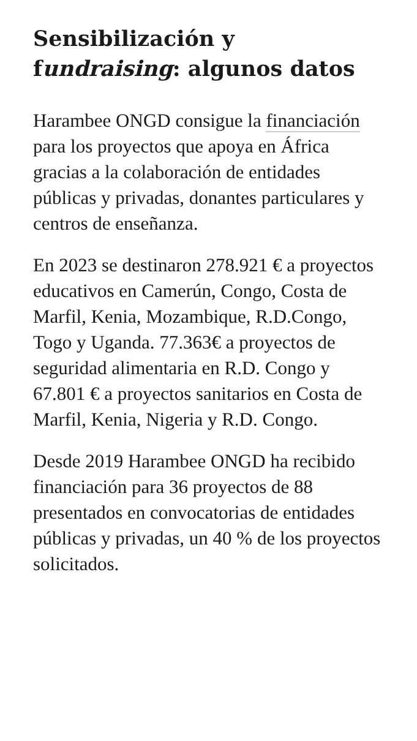Sensibilización y fundraising: algunos datos
Harambee ONGD consigue la financiación para los proyectos que apoya en África gracias a la colaboración de entidades públicas y privadas, donantes particulares y centros de enseñanza.
En 2023 se destinaron 278.921 € a proyectos educativos en Camerún, Congo, Costa de Marfil, Kenia, Mozambique, R.D.Congo, Togo y Uganda. 77.363€ a proyectos de seguridad alimentaria en R.D. Congo y 67.801 € a proyectos sanitarios en Costa de Marfil, Kenia, Nigeria y R.D. Congo.
Desde 2019 Harambee ONGD ha recibido financiación para 36 proyectos de 88 presentados en convocatorias de entidades públicas y privadas, un 40 % de los proyectos solicitados.